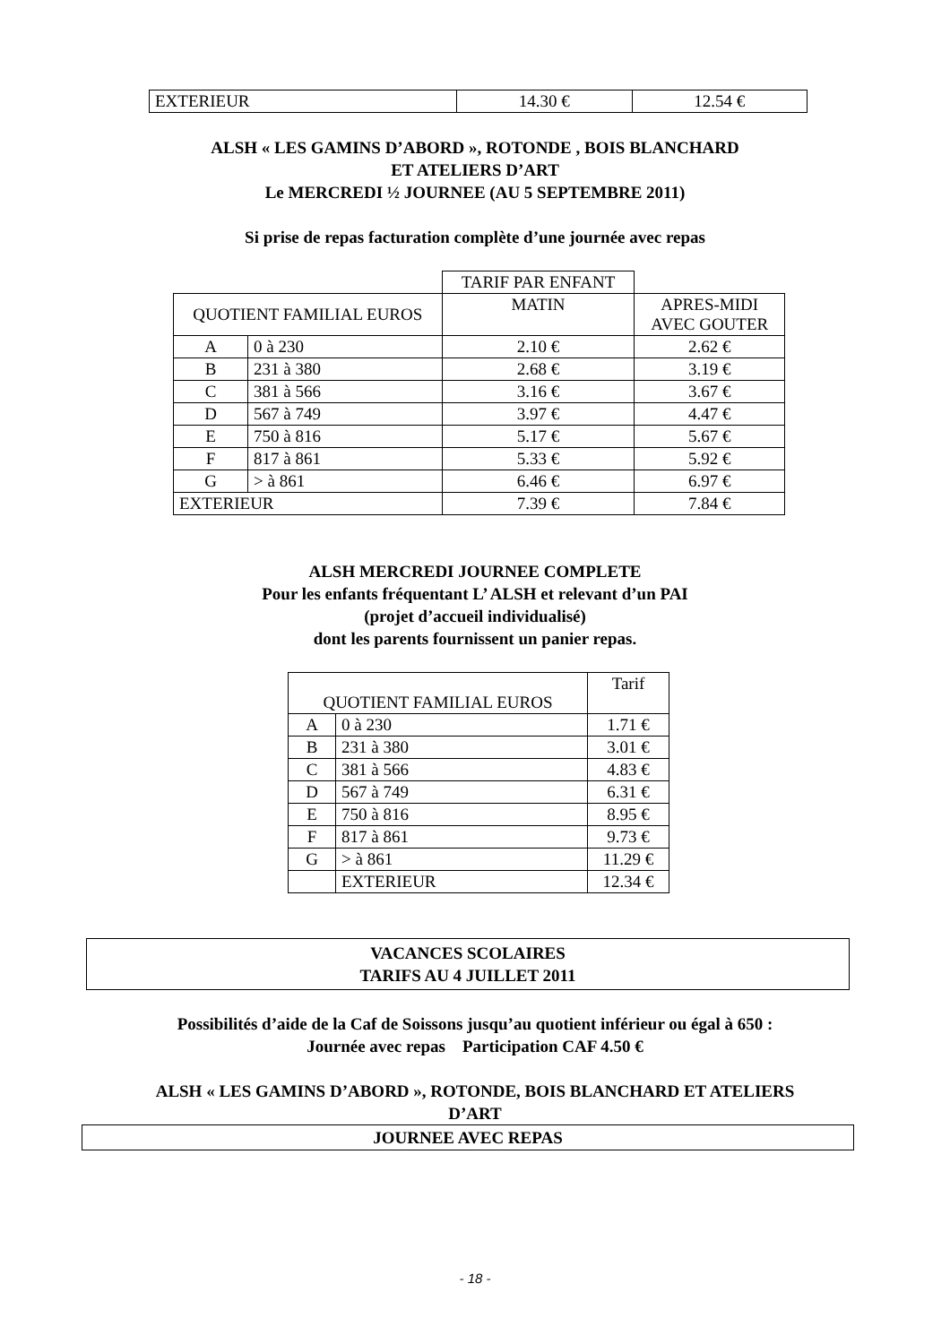| EXTERIEUR | 14.30 € | 12.54 € |
ALSH « LES GAMINS D’ABORD », ROTONDE , BOIS BLANCHARD
ET ATELIERS D’ART
Le MERCREDI ½ JOURNEE (AU 5 SEPTEMBRE 2011)
Si prise de repas facturation complète d’une journée avec repas
| | | TARIF PAR ENFANT | |
| --- | --- | --- | --- |
| QUOTIENT FAMILIAL EUROS | | MATIN | APRES-MIDI AVEC GOUTER |
| A | 0 à 230 | 2.10 € | 2.62 € |
| B | 231 à 380 | 2.68 € | 3.19 € |
| C | 381 à 566 | 3.16 € | 3.67 € |
| D | 567 à 749 | 3.97 € | 4.47 € |
| E | 750 à 816 | 5.17 € | 5.67 € |
| F | 817 à 861 | 5.33 € | 5.92 € |
| G | > à 861 | 6.46 € | 6.97 € |
| EXTERIEUR | | 7.39 € | 7.84 € |
ALSH MERCREDI JOURNEE COMPLETE
Pour les enfants fréquentant L’ ALSH et relevant d’un PAI
(projet d’accueil individualisé)
dont les parents fournissent un panier repas.
| QUOTIENT FAMILIAL EUROS | | Tarif |
| --- | --- | --- |
| A | 0 à 230 | 1.71 € |
| B | 231 à 380 | 3.01 € |
| C | 381 à 566 | 4.83 € |
| D | 567 à 749 | 6.31 € |
| E | 750 à 816 | 8.95 € |
| F | 817 à 861 | 9.73 € |
| G | > à 861 | 11.29 € |
| | EXTERIEUR | 12.34 € |
VACANCES SCOLAIRES
TARIFS AU 4 JUILLET 2011
Possibilités d’aide de la Caf de Soissons jusqu’au quotient inférieur ou égal à 650 :
Journée avec repas Participation CAF 4.50 €
ALSH « LES GAMINS D’ABORD », ROTONDE, BOIS BLANCHARD ET ATELIERS
D’ART
JOURNEE AVEC REPAS
- 18 -